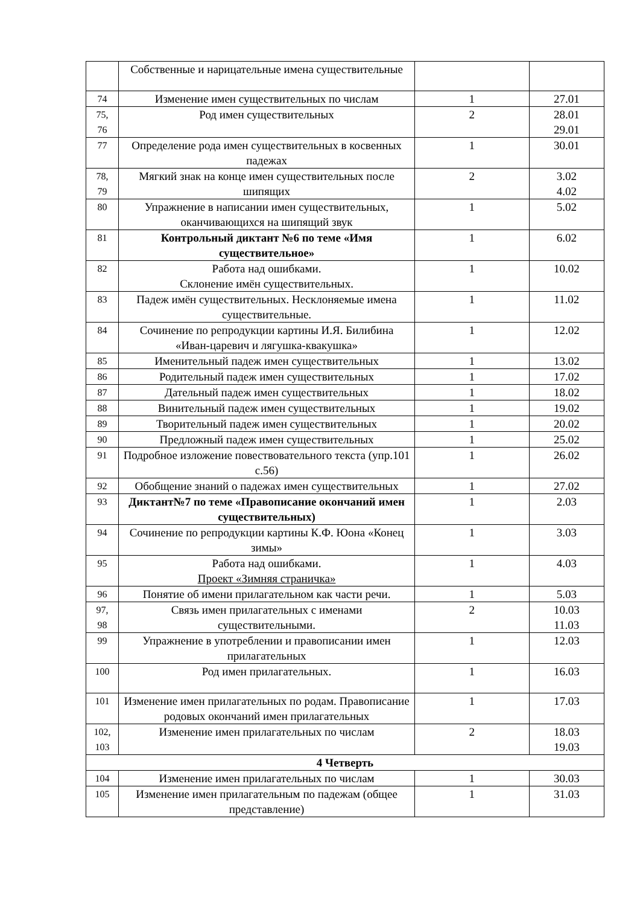| | Собственные и нарицательные имена существительные | | |
| 74 | Изменение имен существительных по числам | 1 | 27.01 |
| 75, 76 | Род имен существительных | 2 | 28.01 29.01 |
| 77 | Определение рода имен существительных в косвенных падежах | 1 | 30.01 |
| 78, 79 | Мягкий знак на конце имен существительных после шипящих | 2 | 3.02 4.02 |
| 80 | Упражнение в написании имен существительных, оканчивающихся на шипящий звук | 1 | 5.02 |
| 81 | Контрольный диктант №6 по теме «Имя существительное» | 1 | 6.02 |
| 82 | Работа над ошибками. Склонение имён существительных. | 1 | 10.02 |
| 83 | Падеж имён существительных. Несклоняемые имена существительные. | 1 | 11.02 |
| 84 | Сочинение по репродукции картины И.Я. Билибина «Иван-царевич и лягушка-квакушка» | 1 | 12.02 |
| 85 | Именительный падеж имен существительных | 1 | 13.02 |
| 86 | Родительный падеж имен существительных | 1 | 17.02 |
| 87 | Дательный падеж имен существительных | 1 | 18.02 |
| 88 | Винительный падеж имен существительных | 1 | 19.02 |
| 89 | Творительный падеж имен существительных | 1 | 20.02 |
| 90 | Предложный падеж имен существительных | 1 | 25.02 |
| 91 | Подробное изложение повествовательного текста (упр.101 с.56) | 1 | 26.02 |
| 92 | Обобщение знаний о падежах имен существительных | 1 | 27.02 |
| 93 | Диктант№7 по теме «Правописание окончаний имен существительных) | 1 | 2.03 |
| 94 | Сочинение по репродукции картины К.Ф. Юона «Конец зимы» | 1 | 3.03 |
| 95 | Работа над ошибками. Проект «Зимняя страничка» | 1 | 4.03 |
| 96 | Понятие об имени прилагательном как части речи. | 1 | 5.03 |
| 97, 98 | Связь имен прилагательных с именами существительными. | 2 | 10.03 11.03 |
| 99 | Упражнение в употреблении и правописании имен прилагательных | 1 | 12.03 |
| 100 | Род имен прилагательных. | 1 | 16.03 |
| 101 | Изменение имен прилагательных по родам. Правописание родовых окончаний имен прилагательных | 1 | 17.03 |
| 102, 103 | Изменение имен прилагательных по числам | 2 | 18.03 19.03 |
| 4 Четверть | | | |
| 104 | Изменение имен прилагательных по числам | 1 | 30.03 |
| 105 | Изменение имен прилагательным по падежам (общее представление) | 1 | 31.03 |